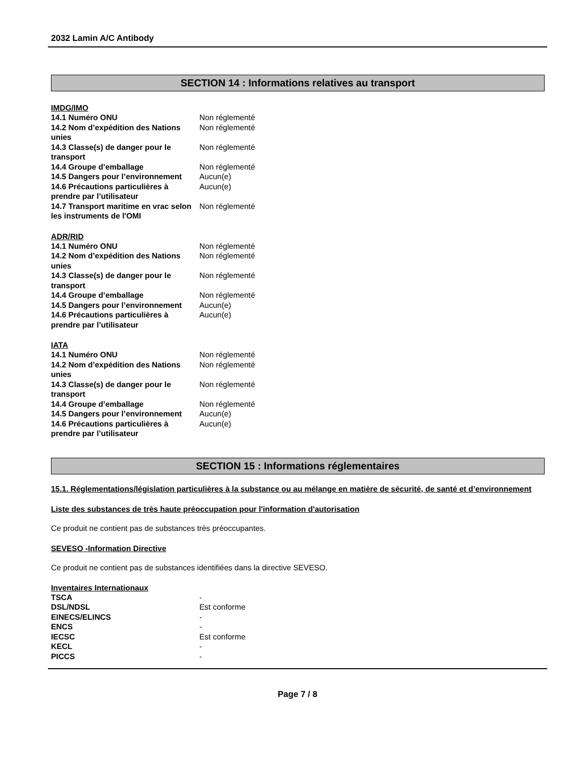2032 Lamin A/C Antibody
SECTION 14 : Informations relatives au transport
IMDG/IMO
| 14.1 Numéro ONU | Non réglementé |
| 14.2 Nom d’expédition des Nations unies | Non réglementé |
| 14.3 Classe(s) de danger pour le transport | Non réglementé |
| 14.4 Groupe d’emballage | Non réglementé |
| 14.5 Dangers pour l’environnement | Aucun(e) |
| 14.6 Précautions particulières à prendre par l’utilisateur | Aucun(e) |
| 14.7 Transport maritime en vrac selon les instruments de l'OMI | Non réglementé |
ADR/RID
| 14.1 Numéro ONU | Non réglementé |
| 14.2 Nom d’expédition des Nations unies | Non réglementé |
| 14.3 Classe(s) de danger pour le transport | Non réglementé |
| 14.4 Groupe d’emballage | Non réglementé |
| 14.5 Dangers pour l’environnement | Aucun(e) |
| 14.6 Précautions particulières à prendre par l’utilisateur | Aucun(e) |
IATA
| 14.1 Numéro ONU | Non réglementé |
| 14.2 Nom d’expédition des Nations unies | Non réglementé |
| 14.3 Classe(s) de danger pour le transport | Non réglementé |
| 14.4 Groupe d’emballage | Non réglementé |
| 14.5 Dangers pour l’environnement | Aucun(e) |
| 14.6 Précautions particulières à prendre par l’utilisateur | Aucun(e) |
SECTION 15 : Informations réglementaires
15.1. Réglementations/législation particulières à la substance ou au mélange en matière de sécurité, de santé et d’environnement
Liste des substances de très haute préoccupation pour l'information d'autorisation
Ce produit ne contient pas de substances très préoccupantes.
SEVESO -Information Directive
Ce produit ne contient pas de substances identifiées dans la directive SEVESO.
Inventaires Internationaux
| TSCA | - |
| DSL/NDSL | Est conforme |
| EINECS/ELINCS | - |
| ENCS | - |
| IECSC | Est conforme |
| KECL | - |
| PICCS | - |
Page 7 / 8